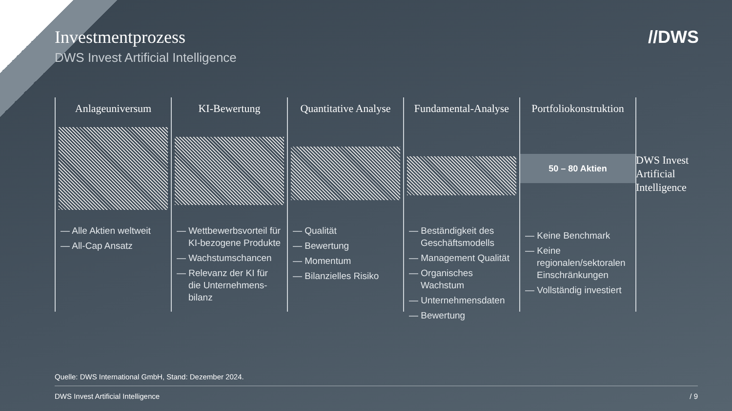Investmentprozess
DWS Invest Artificial Intelligence
//DWS
Anlageuniversum
— Alle Aktien weltweit
— All-Cap Ansatz
KI-Bewertung
— Wettbewerbsvorteil für KI-bezogene Produkte
— Wachstumschancen
— Relevanz der KI für die Unternehmens-bilanz
Quantitative Analyse
— Qualität
— Bewertung
— Momentum
— Bilanzielles Risiko
Fundamental-Analyse
— Beständigkeit des Geschäftsmodells
— Management Qualität
— Organisches Wachstum
— Unternehmensdaten
— Bewertung
Portfoliokonstruktion
50 – 80 Aktien
— Keine Benchmark
— Keine regionalen/sektoralen Einschränkungen
— Vollständig investiert
DWS Invest
Artificial
Intelligence
Quelle: DWS International GmbH, Stand: Dezember 2024.
DWS Invest Artificial Intelligence / 9